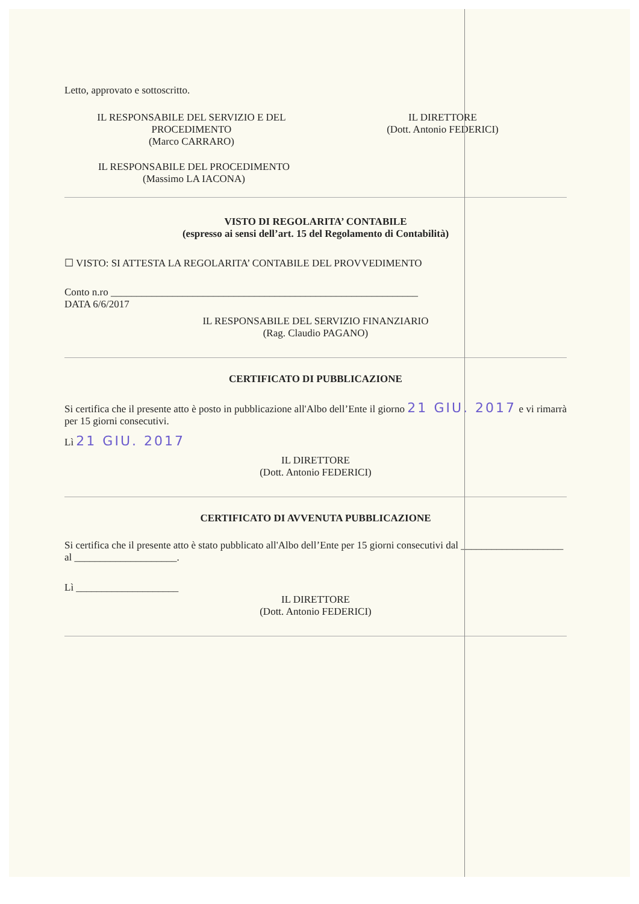Letto, approvato e sottoscritto.
IL RESPONSABILE DEL SERVIZIO E DEL
PROCEDIMENTO
(Marco CARRARO)
IL DIRETTORE
(Dott. Antonio FEDERICI)
IL RESPONSABILE DEL PROCEDIMENTO
(Massimo LA IACONA)
VISTO DI REGOLARITA’ CONTABILE
(espresso ai sensi dell’art. 15 del Regolamento di Contabilità)
☐ VISTO: SI ATTESTA LA REGOLARITA’ CONTABILE DEL PROVVEDIMENTO
Conto n.ro ____________________________________________________________
DATA 6/6/2017
IL RESPONSABILE DEL SERVIZIO FINANZIARIO
(Rag. Claudio PAGANO)
CERTIFICATO DI PUBBLICAZIONE
Si certifica che il presente atto è posto in pubblicazione all'Albo dell’Ente il giorno 21 GIU. 2017 e vi rimarrà per 15 giorni consecutivi.
Lì 21 GIU. 2017
IL DIRETTORE
(Dott. Antonio FEDERICI)
CERTIFICATO DI AVVENUTA PUBBLICAZIONE
Si certifica che il presente atto è stato pubblicato all'Albo dell’Ente per 15 giorni consecutivi dal ____________________ al ____________________.
Lì ____________________
IL DIRETTORE
(Dott. Antonio FEDERICI)